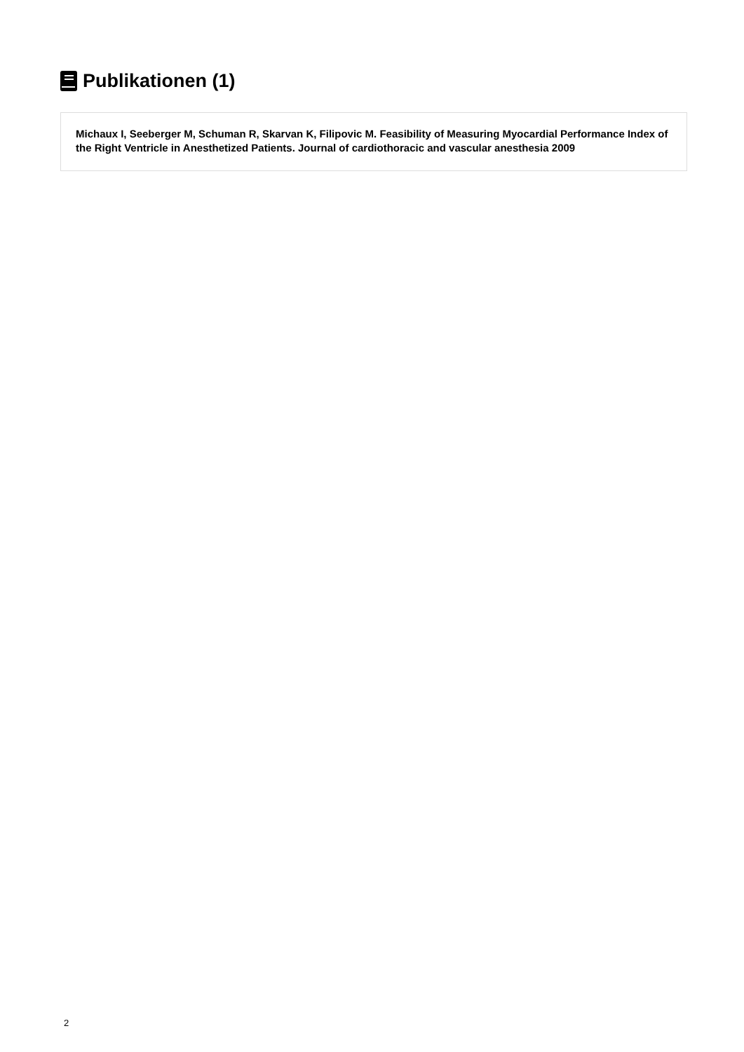Publikationen (1)
Michaux I, Seeberger M, Schuman R, Skarvan K, Filipovic M. Feasibility of Measuring Myocardial Performance Index of the Right Ventricle in Anesthetized Patients. Journal of cardiothoracic and vascular anesthesia 2009
2